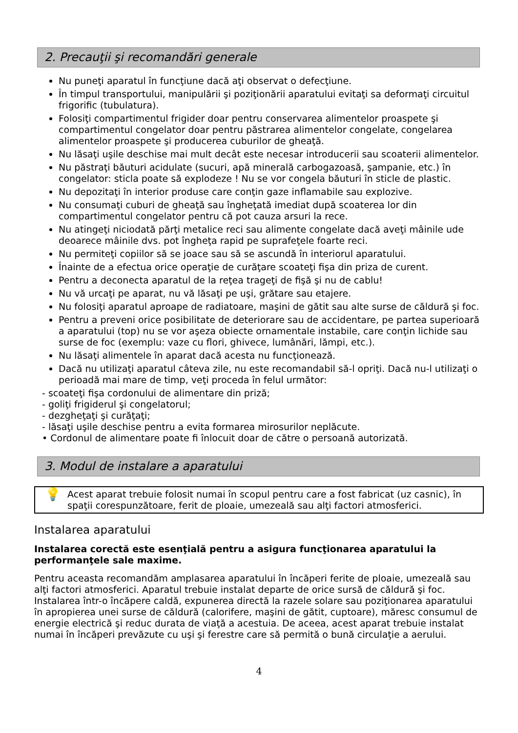2. Precauţii şi recomandări generale
Nu puneţi aparatul în funcţiune dacă aţi observat o defecţiune.
În timpul transportului, manipulării şi poziţionării aparatului evitaţi sa deformaţi circuitul frigorific (tubulatura).
Folosiţi compartimentul frigider doar pentru conservarea alimentelor proaspete şi compartimentul congelator doar pentru păstrarea alimentelor congelate, congelarea alimentelor proaspete şi producerea cuburilor de gheaţă.
Nu lăsaţi uşile deschise mai mult decât este necesar introducerii sau scoaterii alimentelor.
Nu păstraţi băuturi acidulate (sucuri, apă minerală carbogazoasă, şampanie, etc.) în congelator: sticla poate să explodeze ! Nu se vor congela băuturi în sticle de plastic.
Nu depozitaţi în interior produse care conţin gaze inflamabile sau explozive.
Nu consumaţi cuburi de gheaţă sau îngheţată imediat după scoaterea lor din compartimentul congelator pentru că pot cauza arsuri la rece.
Nu atingeţi niciodată părţi metalice reci sau alimente congelate dacă aveţi mâinile ude deoarece mâinile dvs. pot îngheţa rapid pe suprafeţele foarte reci.
Nu permiteţi copiilor să se joace sau să se ascundă în interiorul aparatului.
Înainte de a efectua orice operaţie de curăţare scoateţi fişa din priza de curent.
Pentru a deconecta aparatul de la reţea trageţi de fişă şi nu de cablu!
Nu vă urcaţi pe aparat, nu vă lăsaţi pe uşi, grătare sau etajere.
Nu folosiţi aparatul aproape de radiatoare, maşini de gătit sau alte surse de căldură şi foc.
Pentru a preveni orice posibilitate de deteriorare sau de accidentare, pe partea superioară a aparatului (top) nu se vor aşeza obiecte ornamentale instabile, care conţin lichide sau surse de foc (exemplu: vaze cu flori, ghivece, lumânări, lămpi, etc.).
Nu lăsaţi alimentele în aparat dacă acesta nu funcţionează.
Dacă nu utilizaţi aparatul câteva zile, nu este recomandabil să-l opriţi. Dacă nu-l utilizaţi o perioadă mai mare de timp, veţi proceda în felul următor:
- scoateţi fişa cordonului de alimentare din priză;
- goliţi frigiderul şi congelatorul;
- dezgheţaţi şi curăţaţi;
- lăsaţi uşile deschise pentru a evita formarea mirosurilor neplăcute.
• Cordonul de alimentare poate fi înlocuit doar de către o persoană autorizată.
3. Modul de instalare a aparatului
💡
Acest aparat trebuie folosit numai în scopul pentru care a fost fabricat (uz casnic), în spaţii corespunzătoare, ferit de ploaie, umezeală sau alţi factori atmosferici.
Instalarea aparatului
Instalarea corectă este esenţială pentru a asigura funcţionarea aparatului la performanţele sale maxime.
Pentru aceasta recomandăm amplasarea aparatului în încăperi ferite de ploaie, umezeală sau alţi factori atmosferici. Aparatul trebuie instalat departe de orice sursă de căldură şi foc. Instalarea într-o încăpere caldă, expunerea directă la razele solare sau poziţionarea aparatului în apropierea unei surse de căldură (calorifere, maşini de gătit, cuptoare), măresc consumul de energie electrică şi reduc durata de viaţă a acestuia. De aceea, acest aparat trebuie instalat numai în încăperi prevăzute cu uşi şi ferestre care să permită o bună circulaţie a aerului.
4